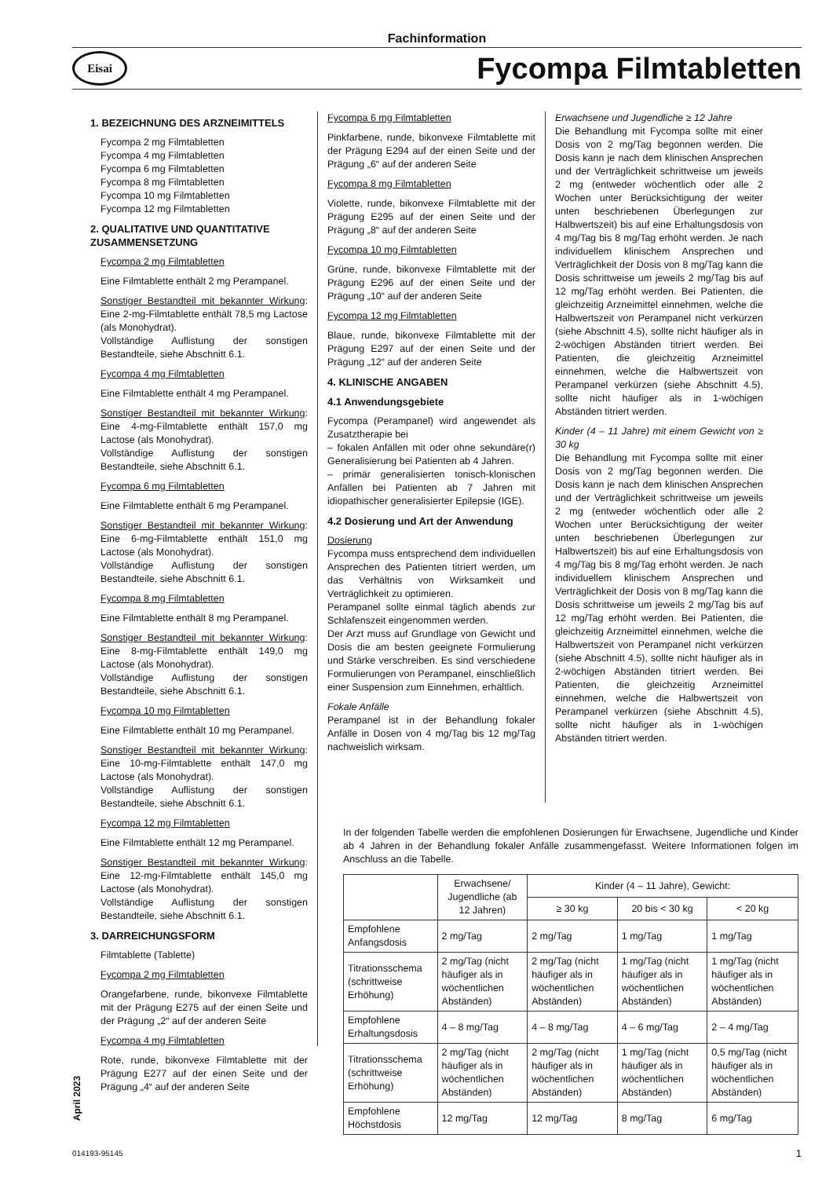Fachinformation
Eisai
Fycompa Filmtabletten
1. BEZEICHNUNG DES ARZNEIMITTELS
Fycompa 2 mg Filmtabletten
Fycompa 4 mg Filmtabletten
Fycompa 6 mg Filmtabletten
Fycompa 8 mg Filmtabletten
Fycompa 10 mg Filmtabletten
Fycompa 12 mg Filmtabletten
2. QUALITATIVE UND QUANTITATIVE ZUSAMMENSETZUNG
Fycompa 2 mg Filmtabletten
Eine Filmtablette enthält 2 mg Perampanel.
Sonstiger Bestandteil mit bekannter Wirkung: Eine 2-mg-Filmtablette enthält 78,5 mg Lactose (als Monohydrat).
Vollständige Auflistung der sonstigen Bestandteile, siehe Abschnitt 6.1.
Fycompa 4 mg Filmtabletten
Eine Filmtablette enthält 4 mg Perampanel.
Sonstiger Bestandteil mit bekannter Wirkung: Eine 4-mg-Filmtablette enthält 157,0 mg Lactose (als Monohydrat).
Vollständige Auflistung der sonstigen Bestandteile, siehe Abschnitt 6.1.
Fycompa 6 mg Filmtabletten
Eine Filmtablette enthält 6 mg Perampanel.
Sonstiger Bestandteil mit bekannter Wirkung: Eine 6-mg-Filmtablette enthält 151,0 mg Lactose (als Monohydrat).
Vollständige Auflistung der sonstigen Bestandteile, siehe Abschnitt 6.1.
Fycompa 8 mg Filmtabletten
Eine Filmtablette enthält 8 mg Perampanel.
Sonstiger Bestandteil mit bekannter Wirkung: Eine 8-mg-Filmtablette enthält 149,0 mg Lactose (als Monohydrat).
Vollständige Auflistung der sonstigen Bestandteile, siehe Abschnitt 6.1.
Fycompa 10 mg Filmtabletten
Eine Filmtablette enthält 10 mg Perampanel.
Sonstiger Bestandteil mit bekannter Wirkung: Eine 10-mg-Filmtablette enthält 147,0 mg Lactose (als Monohydrat).
Vollständige Auflistung der sonstigen Bestandteile, siehe Abschnitt 6.1.
Fycompa 12 mg Filmtabletten
Eine Filmtablette enthält 12 mg Perampanel.
Sonstiger Bestandteil mit bekannter Wirkung: Eine 12-mg-Filmtablette enthält 145,0 mg Lactose (als Monohydrat).
Vollständige Auflistung der sonstigen Bestandteile, siehe Abschnitt 6.1.
3. DARREICHUNGSFORM
Filmtablette (Tablette)
Fycompa 2 mg Filmtabletten
Orangefarbene, runde, bikonvexe Filmtablette mit der Prägung E275 auf der einen Seite und der Prägung „2“ auf der anderen Seite
Fycompa 4 mg Filmtabletten
Rote, runde, bikonvexe Filmtablette mit der Prägung E277 auf der einen Seite und der Prägung „4“ auf der anderen Seite
Fycompa 6 mg Filmtabletten
Pinkfarbene, runde, bikonvexe Filmtablette mit der Prägung E294 auf der einen Seite und der Prägung „6“ auf der anderen Seite
Fycompa 8 mg Filmtabletten
Violette, runde, bikonvexe Filmtablette mit der Prägung E295 auf der einen Seite und der Prägung „8“ auf der anderen Seite
Fycompa 10 mg Filmtabletten
Grüne, runde, bikonvexe Filmtablette mit der Prägung E296 auf der einen Seite und der Prägung „10“ auf der anderen Seite
Fycompa 12 mg Filmtabletten
Blaue, runde, bikonvexe Filmtablette mit der Prägung E297 auf der einen Seite und der Prägung „12“ auf der anderen Seite
4. KLINISCHE ANGABEN
4.1 Anwendungsgebiete
Fycompa (Perampanel) wird angewendet als Zusatztherapie bei
– fokalen Anfällen mit oder ohne sekundäre(r) Generalisierung bei Patienten ab 4 Jahren.
– primär generalisierten tonisch-klonischen Anfällen bei Patienten ab 7 Jahren mit idiopathischer generalisierter Epilepsie (IGE).
4.2 Dosierung und Art der Anwendung
Dosierung
Fycompa muss entsprechend dem individuellen Ansprechen des Patienten titriert werden, um das Verhältnis von Wirksamkeit und Verträglichkeit zu optimieren.
Perampanel sollte einmal täglich abends zur Schlafenszeit eingenommen werden.
Der Arzt muss auf Grundlage von Gewicht und Dosis die am besten geeignete Formulierung und Stärke verschreiben. Es sind verschiedene Formulierungen von Perampanel, einschließlich einer Suspension zum Einnehmen, erhältlich.
Fokale Anfälle
Perampanel ist in der Behandlung fokaler Anfälle in Dosen von 4 mg/Tag bis 12 mg/Tag nachweislich wirksam.
Erwachsene und Jugendliche ≥ 12 Jahre
Die Behandlung mit Fycompa sollte mit einer Dosis von 2 mg/Tag begonnen werden. Die Dosis kann je nach dem klinischen Ansprechen und der Verträglichkeit schrittweise um jeweils 2 mg (entweder wöchentlich oder alle 2 Wochen unter Berücksichtigung der weiter unten beschriebenen Überlegungen zur Halbwertszeit) bis auf eine Erhaltungsdosis von 4 mg/Tag bis 8 mg/Tag erhöht werden. Je nach individuellem klinischem Ansprechen und Verträglichkeit der Dosis von 8 mg/Tag kann die Dosis schrittweise um jeweils 2 mg/Tag bis auf 12 mg/Tag erhöht werden. Bei Patienten, die gleichzeitig Arzneimittel einnehmen, welche die Halbwertszeit von Perampanel nicht verkürzen (siehe Abschnitt 4.5), sollte nicht häufiger als in 2-wöchigen Abständen titriert werden. Bei Patienten, die gleichzeitig Arzneimittel einnehmen, welche die Halbwertszeit von Perampanel verkürzen (siehe Abschnitt 4.5), sollte nicht häufiger als in 1-wöchigen Abständen titriert werden.
Kinder (4 – 11 Jahre) mit einem Gewicht von ≥ 30 kg
Die Behandlung mit Fycompa sollte mit einer Dosis von 2 mg/Tag begonnen werden. Die Dosis kann je nach dem klinischen Ansprechen und der Verträglichkeit schrittweise um jeweils 2 mg (entweder wöchentlich oder alle 2 Wochen unter Berücksichtigung der weiter unten beschriebenen Überlegungen zur Halbwertszeit) bis auf eine Erhaltungsdosis von 4 mg/Tag bis 8 mg/Tag erhöht werden. Je nach individuellem klinischem Ansprechen und Verträglichkeit der Dosis von 8 mg/Tag kann die Dosis schrittweise um jeweils 2 mg/Tag bis auf 12 mg/Tag erhöht werden. Bei Patienten, die gleichzeitig Arzneimittel einnehmen, welche die Halbwertszeit von Perampanel nicht verkürzen (siehe Abschnitt 4.5), sollte nicht häufiger als in 2-wöchigen Abständen titriert werden. Bei Patienten, die gleichzeitig Arzneimittel einnehmen, welche die Halbwertszeit von Perampanel verkürzen (siehe Abschnitt 4.5), sollte nicht häufiger als in 1-wöchigen Abständen titriert werden.
In der folgenden Tabelle werden die empfohlenen Dosierungen für Erwachsene, Jugendliche und Kinder ab 4 Jahren in der Behandlung fokaler Anfälle zusammengefasst. Weitere Informationen folgen im Anschluss an die Tabelle.
| | Erwachsene/ Jugendliche (ab 12 Jahren) | Kinder (4 – 11 Jahre), Gewicht: | | |
| --- | --- | --- | --- | --- |
| | | ≥ 30 kg | 20 bis < 30 kg | < 20 kg |
| Empfohlene Anfangsdosis | 2 mg/Tag | 2 mg/Tag | 1 mg/Tag | 1 mg/Tag |
| Titrationsschema (schrittweise Erhöhung) | 2 mg/Tag (nicht häufiger als in wöchentlichen Abständen) | 2 mg/Tag (nicht häufiger als in wöchentlichen Abständen) | 1 mg/Tag (nicht häufiger als in wöchentlichen Abständen) | 1 mg/Tag (nicht häufiger als in wöchentlichen Abständen) |
| Empfohlene Erhaltungsdosis | 4 – 8 mg/Tag | 4 – 8 mg/Tag | 4 – 6 mg/Tag | 2 – 4 mg/Tag |
| Titrationsschema (schrittweise Erhöhung) | 2 mg/Tag (nicht häufiger als in wöchentlichen Abständen) | 2 mg/Tag (nicht häufiger als in wöchentlichen Abständen) | 1 mg/Tag (nicht häufiger als in wöchentlichen Abständen) | 0,5 mg/Tag (nicht häufiger als in wöchentlichen Abständen) |
| Empfohlene Höchstdosis | 12 mg/Tag | 12 mg/Tag | 8 mg/Tag | 6 mg/Tag |
April 2023
014193-95145 1